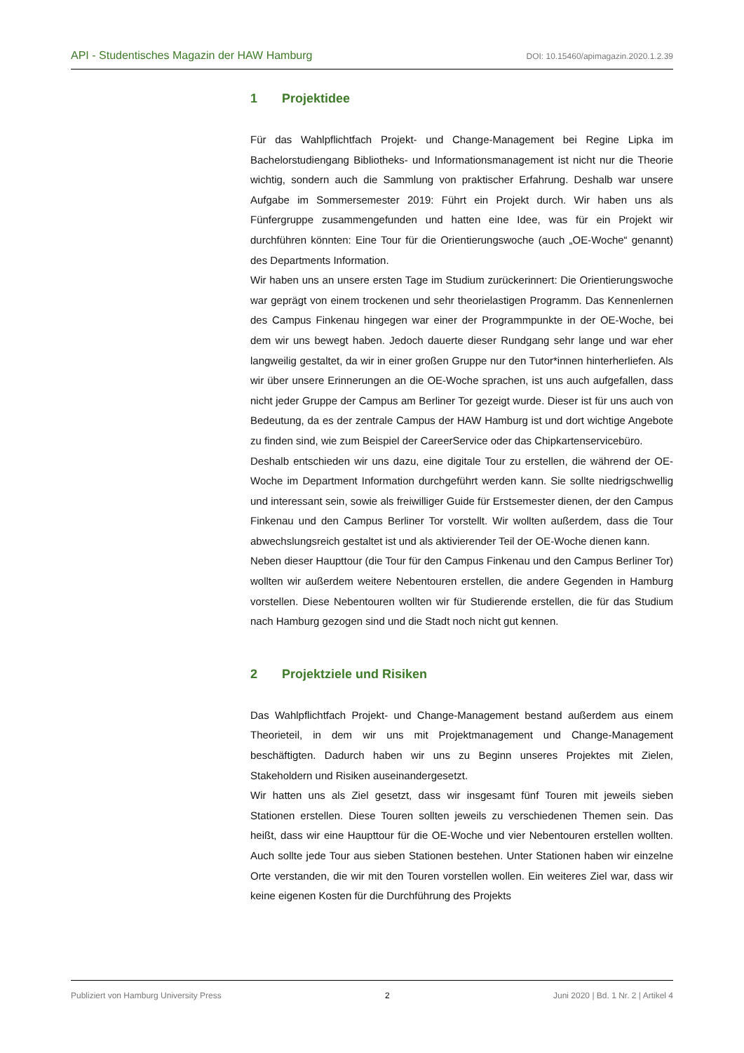API - Studentisches Magazin der HAW Hamburg DOI: 10.15460/apimagazin.2020.1.2.39
1 Projektidee
Für das Wahlpflichtfach Projekt- und Change-Management bei Regine Lipka im Bachelorstudiengang Bibliotheks- und Informationsmanagement ist nicht nur die Theorie wichtig, sondern auch die Sammlung von praktischer Erfahrung. Deshalb war unsere Aufgabe im Sommersemester 2019: Führt ein Projekt durch. Wir haben uns als Fünfergruppe zusammengefunden und hatten eine Idee, was für ein Projekt wir durchführen könnten: Eine Tour für die Orientierungswoche (auch „OE-Woche“ genannt) des Departments Information.
Wir haben uns an unsere ersten Tage im Studium zurückerinnert: Die Orientierungswoche war geprägt von einem trockenen und sehr theorielastigen Programm. Das Kennenlernen des Campus Finkenau hingegen war einer der Programmpunkte in der OE-Woche, bei dem wir uns bewegt haben. Jedoch dauerte dieser Rundgang sehr lange und war eher langweilig gestaltet, da wir in einer großen Gruppe nur den Tutor*innen hinterherliefen. Als wir über unsere Erinnerungen an die OE-Woche sprachen, ist uns auch aufgefallen, dass nicht jeder Gruppe der Campus am Berliner Tor gezeigt wurde. Dieser ist für uns auch von Bedeutung, da es der zentrale Campus der HAW Hamburg ist und dort wichtige Angebote zu finden sind, wie zum Beispiel der CareerService oder das Chipkartenservicebüro.
Deshalb entschieden wir uns dazu, eine digitale Tour zu erstellen, die während der OE-Woche im Department Information durchgeführt werden kann. Sie sollte niedrigschwellig und interessant sein, sowie als freiwilliger Guide für Erstsemester dienen, der den Campus Finkenau und den Campus Berliner Tor vorstellt. Wir wollten außerdem, dass die Tour abwechslungsreich gestaltet ist und als aktivierender Teil der OE-Woche dienen kann.
Neben dieser Haupttour (die Tour für den Campus Finkenau und den Campus Berliner Tor) wollten wir außerdem weitere Nebentouren erstellen, die andere Gegenden in Hamburg vorstellen. Diese Nebentouren wollten wir für Studierende erstellen, die für das Studium nach Hamburg gezogen sind und die Stadt noch nicht gut kennen.
2 Projektziele und Risiken
Das Wahlpflichtfach Projekt- und Change-Management bestand außerdem aus einem Theorieteil, in dem wir uns mit Projektmanagement und Change-Management beschäftigten. Dadurch haben wir uns zu Beginn unseres Projektes mit Zielen, Stakeholdern und Risiken auseinandergesetzt.
Wir hatten uns als Ziel gesetzt, dass wir insgesamt fünf Touren mit jeweils sieben Stationen erstellen. Diese Touren sollten jeweils zu verschiedenen Themen sein. Das heißt, dass wir eine Haupttour für die OE-Woche und vier Nebentouren erstellen wollten. Auch sollte jede Tour aus sieben Stationen bestehen. Unter Stationen haben wir einzelne Orte verstanden, die wir mit den Touren vorstellen wollen. Ein weiteres Ziel war, dass wir keine eigenen Kosten für die Durchführung des Projekts
Publiziert von Hamburg University Press 2 Juni 2020 | Bd. 1 Nr. 2 | Artikel 4